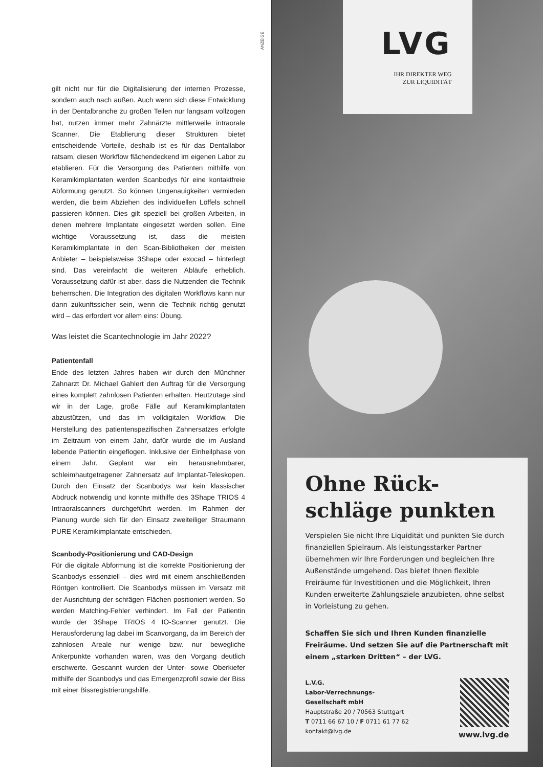ANZEIGE
gilt nicht nur für die Digitalisierung der internen Prozesse, sondern auch nach außen. Auch wenn sich diese Entwicklung in der Dentalbranche zu großen Teilen nur langsam vollzogen hat, nutzen immer mehr Zahnärzte mittlerweile intraorale Scanner. Die Etablierung dieser Strukturen bietet entscheidende Vorteile, deshalb ist es für das Dentallabor ratsam, diesen Workflow flächendeckend im eigenen Labor zu etablieren. Für die Versorgung des Patienten mithilfe von Keramikimplantaten werden Scanbodys für eine kontaktfreie Abformung genutzt. So können Ungenauigkeiten vermieden werden, die beim Abziehen des individuellen Löffels schnell passieren können. Dies gilt speziell bei großen Arbeiten, in denen mehrere Implantate eingesetzt werden sollen. Eine wichtige Voraussetzung ist, dass die meisten Keramikimplantate in den Scan-Bibliotheken der meisten Anbieter – beispielsweise 3Shape oder exocad – hinterlegt sind. Das vereinfacht die weiteren Abläufe erheblich. Voraussetzung dafür ist aber, dass die Nutzenden die Technik beherrschen. Die Integration des digitalen Workflows kann nur dann zukunftssicher sein, wenn die Technik richtig genutzt wird – das erfordert vor allem eins: Übung.
Was leistet die Scantechnologie im Jahr 2022?
Patientenfall
Ende des letzten Jahres haben wir durch den Münchner Zahnarzt Dr. Michael Gahlert den Auftrag für die Versorgung eines komplett zahnlosen Patienten erhalten. Heutzutage sind wir in der Lage, große Fälle auf Keramikimplantaten abzustützen, und das im volldigitalen Workflow. Die Herstellung des patientenspezifischen Zahnersatzes erfolgte im Zeitraum von einem Jahr, dafür wurde die im Ausland lebende Patientin eingeflogen. Inklusive der Einheilphase von einem Jahr. Geplant war ein herausnehmbarer, schleimhautgetragener Zahnersatz auf Implantat-Teleskopen. Durch den Einsatz der Scanbodys war kein klassischer Abdruck notwendig und konnte mithilfe des 3Shape TRIOS 4 Intraoralscanners durchgeführt werden. Im Rahmen der Planung wurde sich für den Einsatz zweiteiliger Straumann PURE Keramikimplantate entschieden.
Scanbody-Positionierung und CAD-Design
Für die digitale Abformung ist die korrekte Positionierung der Scanbodys essenziell – dies wird mit einem anschließenden Röntgen kontrolliert. Die Scanbodys müssen im Versatz mit der Ausrichtung der schrägen Flächen positioniert werden. So werden Matching-Fehler verhindert. Im Fall der Patientin wurde der 3Shape TRIOS 4 IO-Scanner genutzt. Die Herausforderung lag dabei im Scanvorgang, da im Bereich der zahnlosen Areale nur wenige bzw. nur bewegliche Ankerpunkte vorhanden waren, was den Vorgang deutlich erschwerte. Gescannt wurden der Unter- sowie Oberkiefer mithilfe der Scanbodys und das Emergenzprofil sowie der Biss mit einer Bissregistrierungshilfe.
LVG
IHR DIREKTER WEG
ZUR LIQUIDITÄT
Ohne Rück-
schläge punkten
Verspielen Sie nicht Ihre Liquidität und punkten Sie durch finanziellen Spielraum. Als leistungsstarker Partner übernehmen wir Ihre Forderungen und begleichen Ihre Außenstände umgehend. Das bietet Ihnen flexible Freiräume für Investitionen und die Möglichkeit, Ihren Kunden erweiterte Zahlungsziele anzubieten, ohne selbst in Vorleistung zu gehen.
Schaffen Sie sich und Ihren Kunden finanzielle Freiräume. Und setzen Sie auf die Partnerschaft mit einem „starken Dritten“ – der LVG.
L.V.G.
Labor-Verrechnungs-
Gesellschaft mbH
Hauptstraße 20 / 70563 Stuttgart
T 0711 66 67 10 / F 0711 61 77 62
kontakt@lvg.de
www.lvg.de